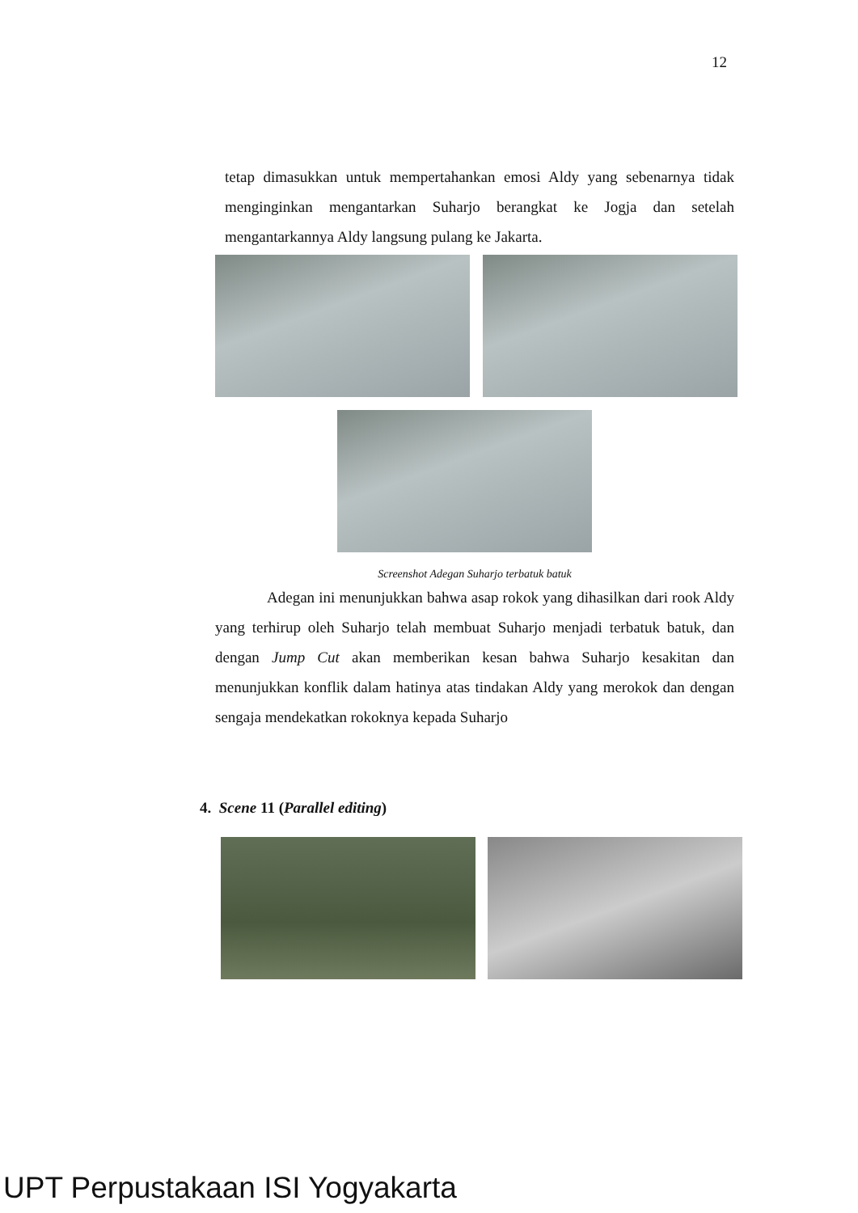12
tetap dimasukkan untuk mempertahankan emosi Aldy yang sebenarnya tidak menginginkan mengantarkan Suharjo berangkat ke Jogja dan setelah mengantarkannya Aldy langsung pulang ke Jakarta.
Screenshot Adegan Suharjo terbatuk batuk
Adegan ini menunjukkan bahwa asap rokok yang dihasilkan dari rook Aldy yang terhirup oleh Suharjo telah membuat Suharjo menjadi terbatuk batuk, dan dengan Jump Cut akan memberikan kesan bahwa Suharjo kesakitan dan menunjukkan konflik dalam hatinya atas tindakan Aldy yang merokok dan dengan sengaja mendekatkan rokoknya kepada Suharjo
4. Scene 11 (Parallel editing)
UPT Perpustakaan ISI Yogyakarta